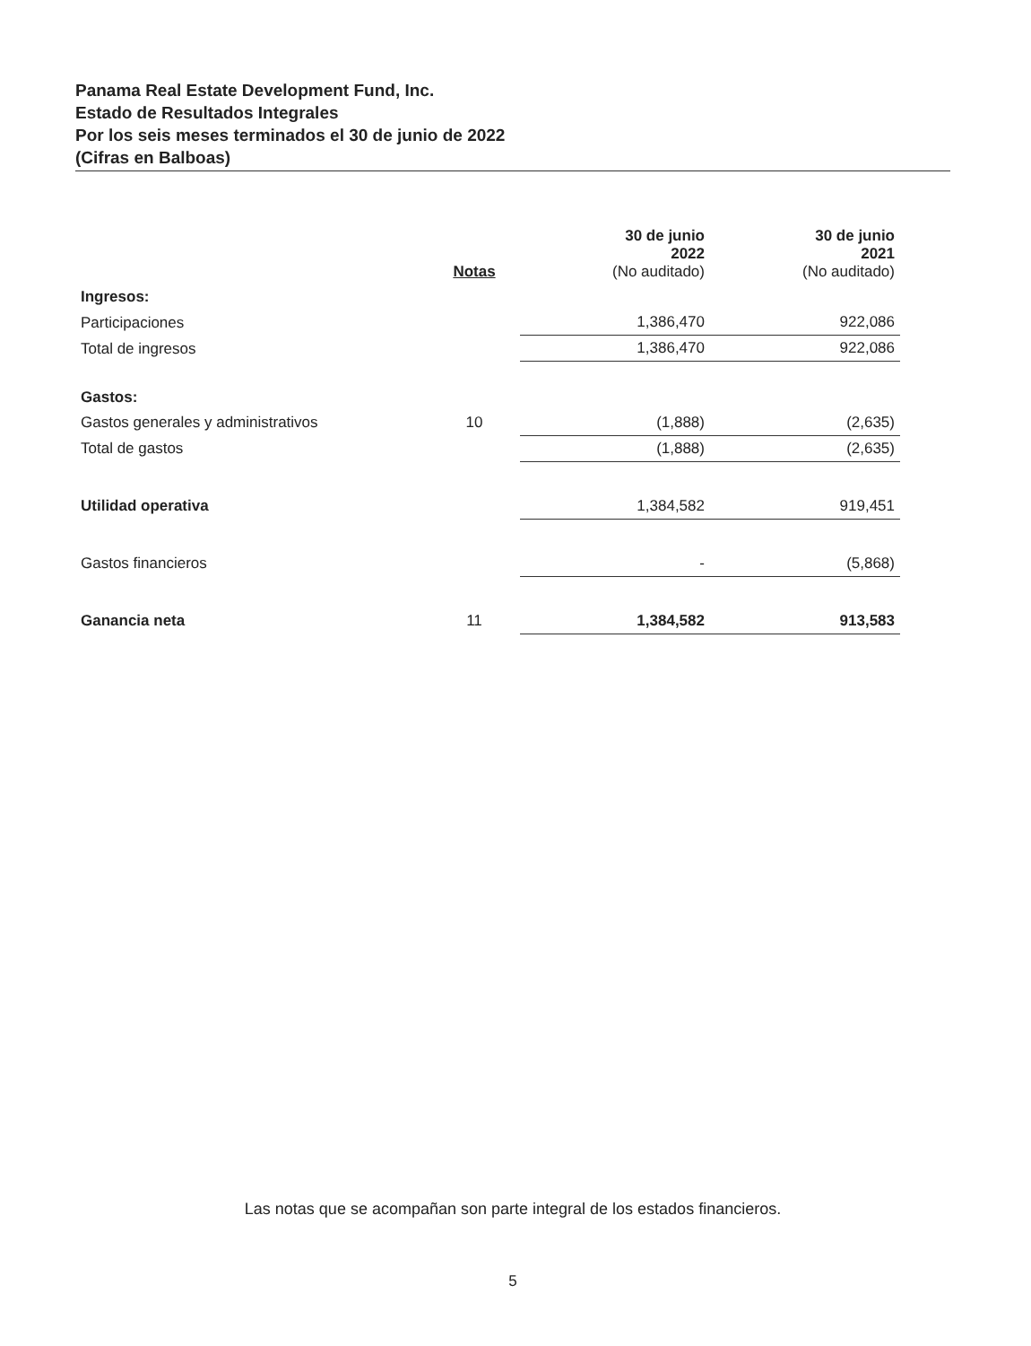Panama Real Estate Development Fund, Inc.
Estado de Resultados Integrales
Por los seis meses terminados el 30 de junio de 2022
(Cifras en Balboas)
| | Notas | 30 de junio 2022 (No auditado) | 30 de junio 2021 (No auditado) |
| --- | --- | --- | --- |
| Ingresos: | | | |
| Participaciones | | 1,386,470 | 922,086 |
| Total de ingresos | | 1,386,470 | 922,086 |
| Gastos: | | | |
| Gastos generales y administrativos | 10 | (1,888) | (2,635) |
| Total de gastos | | (1,888) | (2,635) |
| Utilidad operativa | | 1,384,582 | 919,451 |
| Gastos financieros | | - | (5,868) |
| Ganancia neta | 11 | 1,384,582 | 913,583 |
Las notas que se acompañan son parte integral de los estados financieros.
5